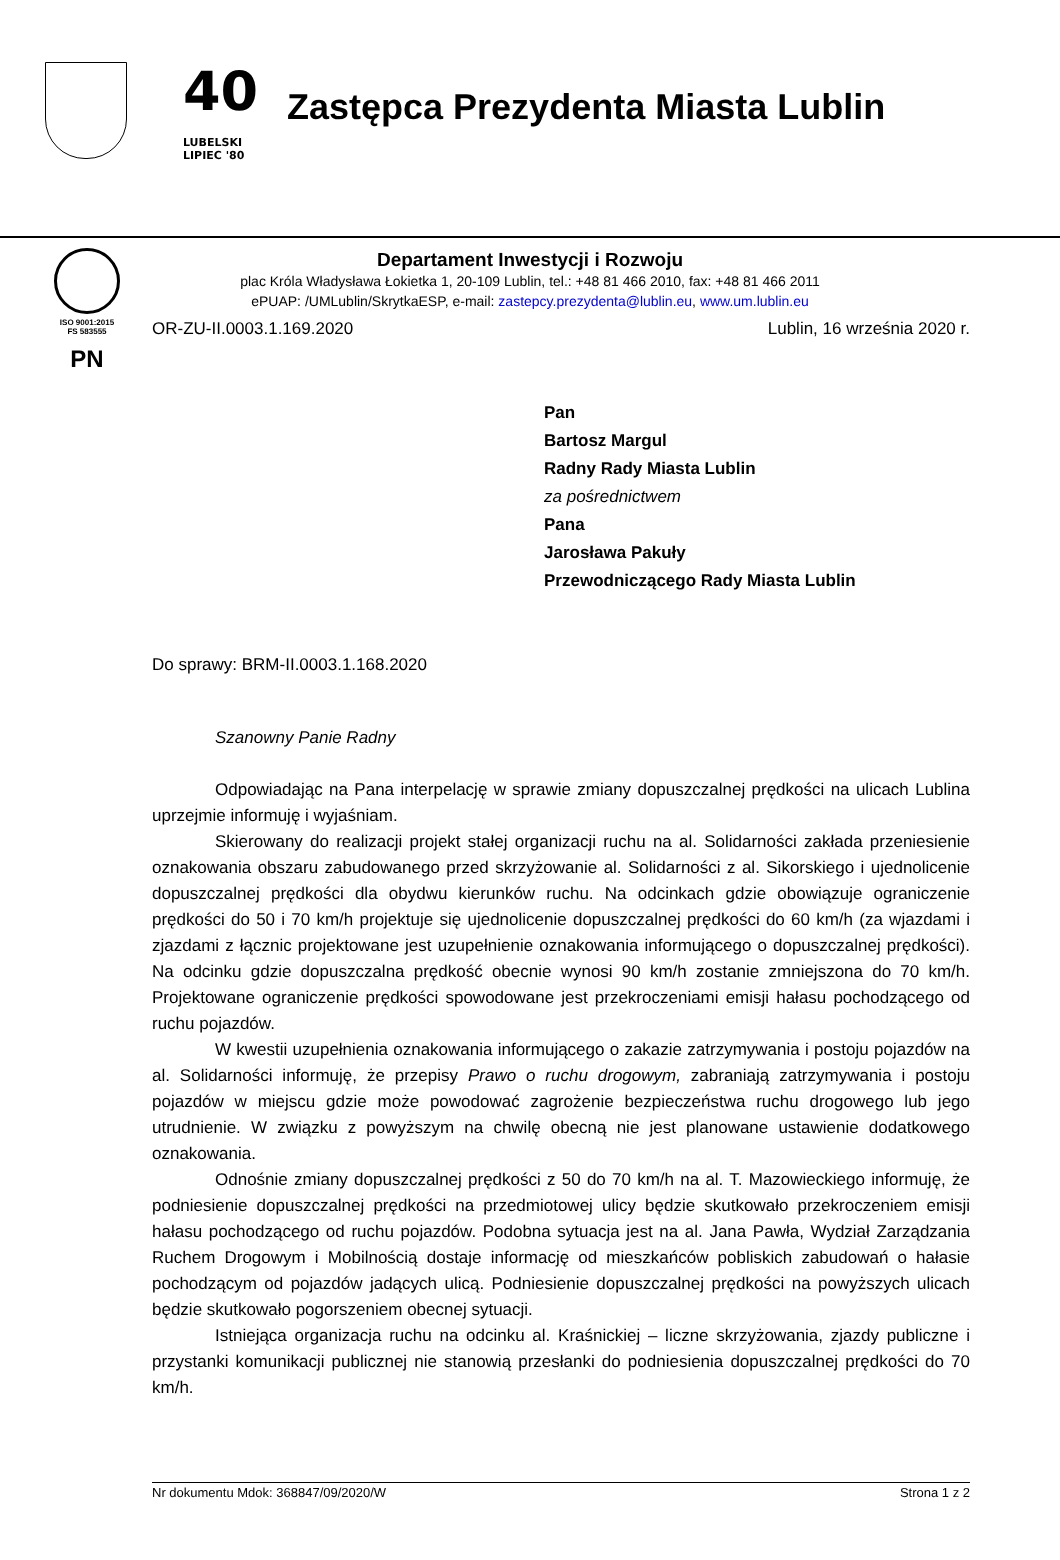40
LUBELSKI
LIPIEC '80
Zastępca Prezydenta Miasta Lublin
ISO 9001:2015
FS 583555
PN
Departament Inwestycji i Rozwoju
plac Króla Władysława Łokietka 1, 20-109 Lublin, tel.: +48 81 466 2010, fax: +48 81 466 2011
ePUAP: /UMLublin/SkrytkaESP, e-mail: zastepcy.prezydenta@lublin.eu, www.um.lublin.eu
OR-ZU-II.0003.1.169.2020 Lublin, 16 września 2020 r.
Pan
Bartosz Margul
Radny Rady Miasta Lublin
za pośrednictwem
Pana
Jarosława Pakuły
Przewodniczącego Rady Miasta Lublin
Do sprawy: BRM-II.0003.1.168.2020
Szanowny Panie Radny
Odpowiadając na Pana interpelację w sprawie zmiany dopuszczalnej prędkości na ulicach Lublina uprzejmie informuję i wyjaśniam.
Skierowany do realizacji projekt stałej organizacji ruchu na al. Solidarności zakłada przeniesienie oznakowania obszaru zabudowanego przed skrzyżowanie al. Solidarności z al. Sikorskiego i ujednolicenie dopuszczalnej prędkości dla obydwu kierunków ruchu. Na odcinkach gdzie obowiązuje ograniczenie prędkości do 50 i 70 km/h projektuje się ujednolicenie dopuszczalnej prędkości do 60 km/h (za wjazdami i zjazdami z łącznic projektowane jest uzupełnienie oznakowania informującego o dopuszczalnej prędkości). Na odcinku gdzie dopuszczalna prędkość obecnie wynosi 90 km/h zostanie zmniejszona do 70 km/h. Projektowane ograniczenie prędkości spowodowane jest przekroczeniami emisji hałasu pochodzącego od ruchu pojazdów.
W kwestii uzupełnienia oznakowania informującego o zakazie zatrzymywania i postoju pojazdów na al. Solidarności informuję, że przepisy Prawo o ruchu drogowym, zabraniają zatrzymywania i postoju pojazdów w miejscu gdzie może powodować zagrożenie bezpieczeństwa ruchu drogowego lub jego utrudnienie. W związku z powyższym na chwilę obecną nie jest planowane ustawienie dodatkowego oznakowania.
Odnośnie zmiany dopuszczalnej prędkości z 50 do 70 km/h na al. T. Mazowieckiego informuję, że podniesienie dopuszczalnej prędkości na przedmiotowej ulicy będzie skutkowało przekroczeniem emisji hałasu pochodzącego od ruchu pojazdów. Podobna sytuacja jest na al. Jana Pawła, Wydział Zarządzania Ruchem Drogowym i Mobilnością dostaje informację od mieszkańców pobliskich zabudowań o hałasie pochodzącym od pojazdów jadących ulicą. Podniesienie dopuszczalnej prędkości na powyższych ulicach będzie skutkowało pogorszeniem obecnej sytuacji.
Istniejąca organizacja ruchu na odcinku al. Kraśnickiej – liczne skrzyżowania, zjazdy publiczne i przystanki komunikacji publicznej nie stanowią przesłanki do podniesienia dopuszczalnej prędkości do 70 km/h.
Nr dokumentu Mdok: 368847/09/2020/W Strona 1 z 2